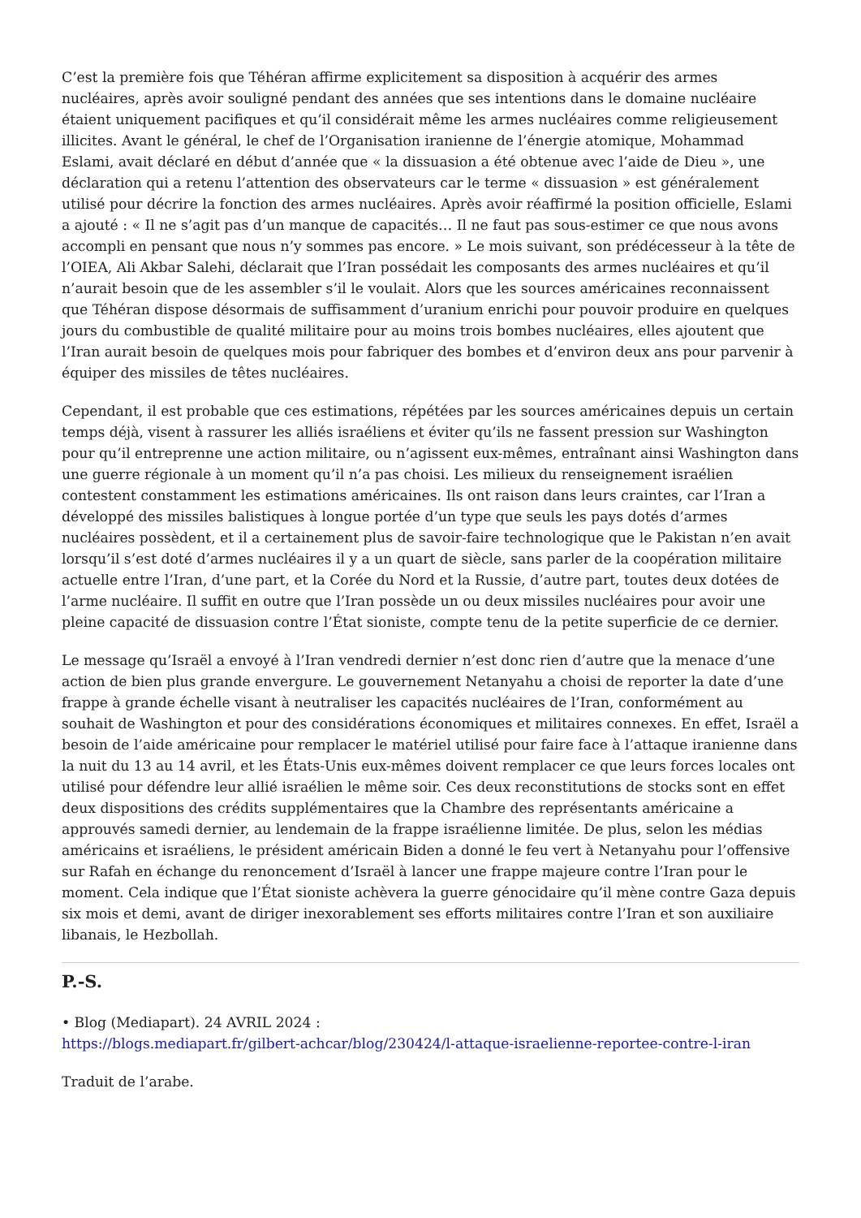C’est la première fois que Téhéran affirme explicitement sa disposition à acquérir des armes nucléaires, après avoir souligné pendant des années que ses intentions dans le domaine nucléaire étaient uniquement pacifiques et qu’il considérait même les armes nucléaires comme religieusement illicites. Avant le général, le chef de l’Organisation iranienne de l’énergie atomique, Mohammad Eslami, avait déclaré en début d’année que « la dissuasion a été obtenue avec l’aide de Dieu », une déclaration qui a retenu l’attention des observateurs car le terme « dissuasion » est généralement utilisé pour décrire la fonction des armes nucléaires. Après avoir réaffirmé la position officielle, Eslami a ajouté : « Il ne s’agit pas d’un manque de capacités… Il ne faut pas sous-estimer ce que nous avons accompli en pensant que nous n’y sommes pas encore. » Le mois suivant, son prédécesseur à la tête de l’OIEA, Ali Akbar Salehi, déclarait que l’Iran possédait les composants des armes nucléaires et qu’il n’aurait besoin que de les assembler s’il le voulait. Alors que les sources américaines reconnaissent que Téhéran dispose désormais de suffisamment d’uranium enrichi pour pouvoir produire en quelques jours du combustible de qualité militaire pour au moins trois bombes nucléaires, elles ajoutent que l’Iran aurait besoin de quelques mois pour fabriquer des bombes et d’environ deux ans pour parvenir à équiper des missiles de têtes nucléaires.
Cependant, il est probable que ces estimations, répétées par les sources américaines depuis un certain temps déjà, visent à rassurer les alliés israéliens et éviter qu’ils ne fassent pression sur Washington pour qu’il entreprenne une action militaire, ou n’agissent eux-mêmes, entraînant ainsi Washington dans une guerre régionale à un moment qu’il n’a pas choisi. Les milieux du renseignement israélien contestent constamment les estimations américaines. Ils ont raison dans leurs craintes, car l’Iran a développé des missiles balistiques à longue portée d’un type que seuls les pays dotés d’armes nucléaires possèdent, et il a certainement plus de savoir-faire technologique que le Pakistan n’en avait lorsqu’il s’est doté d’armes nucléaires il y a un quart de siècle, sans parler de la coopération militaire actuelle entre l’Iran, d’une part, et la Corée du Nord et la Russie, d’autre part, toutes deux dotées de l’arme nucléaire. Il suffit en outre que l’Iran possède un ou deux missiles nucléaires pour avoir une pleine capacité de dissuasion contre l’État sioniste, compte tenu de la petite superficie de ce dernier.
Le message qu’Israël a envoyé à l’Iran vendredi dernier n’est donc rien d’autre que la menace d’une action de bien plus grande envergure. Le gouvernement Netanyahu a choisi de reporter la date d’une frappe à grande échelle visant à neutraliser les capacités nucléaires de l’Iran, conformément au souhait de Washington et pour des considérations économiques et militaires connexes. En effet, Israël a besoin de l’aide américaine pour remplacer le matériel utilisé pour faire face à l’attaque iranienne dans la nuit du 13 au 14 avril, et les États-Unis eux-mêmes doivent remplacer ce que leurs forces locales ont utilisé pour défendre leur allié israélien le même soir. Ces deux reconstitutions de stocks sont en effet deux dispositions des crédits supplémentaires que la Chambre des représentants américaine a approuvés samedi dernier, au lendemain de la frappe israélienne limitée. De plus, selon les médias américains et israéliens, le président américain Biden a donné le feu vert à Netanyahu pour l’offensive sur Rafah en échange du renoncement d’Israël à lancer une frappe majeure contre l’Iran pour le moment. Cela indique que l’État sioniste achèvera la guerre génocidaire qu’il mène contre Gaza depuis six mois et demi, avant de diriger inexorablement ses efforts militaires contre l’Iran et son auxiliaire libanais, le Hezbollah.
P.-S.
• Blog (Mediapart). 24 AVRIL 2024 :
https://blogs.mediapart.fr/gilbert-achcar/blog/230424/l-attaque-israelienne-reportee-contre-l-iran
Traduit de l’arabe.